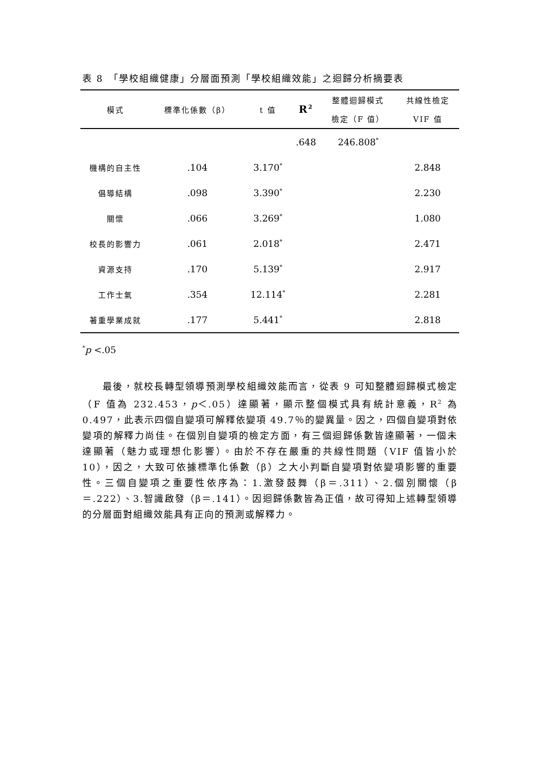表 8　「學校組織健康」分層面預測「學校組織效能」之迴歸分析摘要表
| 模式 | 標準化係數（β） | t 值 | R<sup>2</sup> | 整體迴歸模式 | 共線性檢定 |
| --- | --- | --- | --- | --- | --- |
| | | | | 檢定（F 值） | VIF 值 |
| | | | .648 | 246.808<sup>*</sup> | |
| 機構的自主性 | .104 | 3.170<sup>*</sup> | | | 2.848 |
| 倡導結構 | .098 | 3.390<sup>*</sup> | | | 2.230 |
| 關懷 | .066 | 3.269<sup>*</sup> | | | 1.080 |
| 校長的影響力 | .061 | 2.018<sup>*</sup> | | | 2.471 |
| 資源支持 | .170 | 5.139<sup>*</sup> | | | 2.917 |
| 工作士氣 | .354 | 12.114<sup>*</sup> | | | 2.281 |
| 著重學業成就 | .177 | 5.441<sup>*</sup> | | | 2.818 |
<sup>*</sup> p <.05
最後，就校長轉型領導預測學校組織效能而言，從表 9 可知整體迴歸模式檢定（F 值為 232.453，p＜.05）達顯著，顯示整個模式具有統計意義，R<sup>2</sup> 為 0.497，此表示四個自變項可解釋依變項 49.7％的變異量。因之，四個自變項對依變項的解釋力尚佳。在個別自變項的檢定方面，有三個迴歸係數皆達顯著，一個未達顯著（魅力或理想化影響）。由於不存在嚴重的共線性問題（VIF 值皆小於 10），因之，大致可依據標準化係數（β）之大小判斷自變項對依變項影響的重要性。三個自變項之重要性依序為：1.激發鼓舞（β＝.311）、2.個別關懷（β＝.222）、3.智識啟發（β＝.141）。因迴歸係數皆為正值，故可得知上述轉型領導的分層面對組織效能具有正向的預測或解釋力。